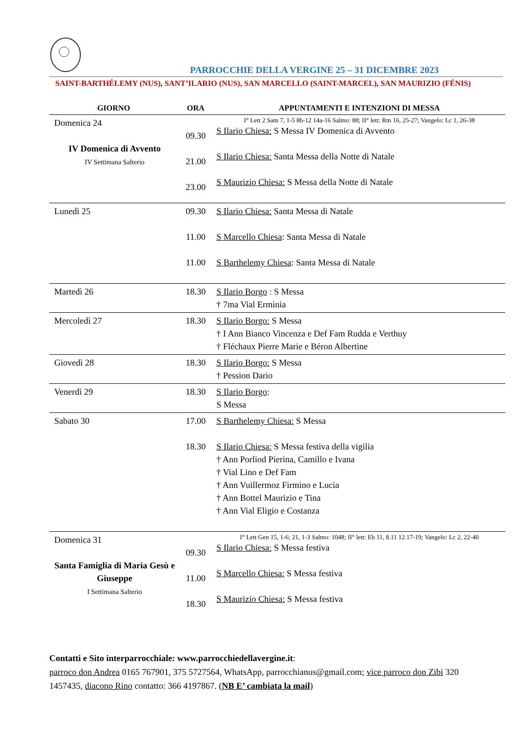PARROCCHIE DELLA VERGINE 25 – 31 DICEMBRE 2023
SAINT-BARTHÉLEMY (NUS), SANT’ILARIO (NUS), SAN MARCELLO (SAINT-MARCEL), SAN MAURIZIO (FÉNIS)
| GIORNO | ORA | APPUNTAMENTI E INTENZIONI DI MESSA |
| --- | --- | --- |
| Domenica 24 IV Domenica di Avvento IV Settimana Salterio | 09.30 21.00 23.00 | I° Lett 2 Sam 7, 1-5 8b-12 14a-16 Salmo: 88; II° lett: Rm 16, 25-27; Vangelo: Lc 1, 26-38 S Ilario Chiesa: S Messa IV Domenica di Avvento S Ilario Chiesa: Santa Messa della Notte di Natale S Maurizio Chiesa: S Messa della Notte di Natale |
| Lunedì 25 | 09.30 11.00 11.00 | S Ilario Chiesa: Santa Messa di Natale S Marcello Chiesa : Santa Messa di Natale S Barthelemy Chiesa : Santa Messa di Natale |
| Martedì 26 | 18.30 | S Ilario Borgo : S Messa † 7ma Vial Erminia |
| Mercoledì 27 | 18.30 | S Ilario Borgo: S Messa † I Ann Bianco Vincenza e Def Fam Rudda e Verthuy † Fléchaux Pierre Marie e Béron Albertine |
| Giovedì 28 | 18.30 | S Ilario Borgo: S Messa † Pession Dario |
| Venerdì 29 | 18.30 | S Ilario Borgo : S Messa |
| Sabato 30 | 17.00 18.30 | S Barthelemy Chiesa: S Messa S Ilario Chiesa: S Messa festiva della vigilia † Ann Porliod Pierina, Camillo e Ivana † Vial Lino e Def Fam † Ann Vuillermoz Firmino e Lucia † Ann Bottel Maurizio e Tina † Ann Vial Eligio e Costanza |
| Domenica 31 Santa Famiglia di Maria Gesù e Giuseppe I Settimana Salterio | 09.30 11.00 18.30 | I° Lett Gen 15, 1-6; 21, 1-3 Salmo: 1048; II° lett: Eb 11, 8.11 12.17-19; Vangelo: Lc 2, 22-40 S Ilario Chiesa: S Messa festiva S Marcello Chiesa: S Messa festiva S Maurizio Chiesa: S Messa festiva |
Contatti e Sito interparrocchiale: www.parrocchiedellavergine.it:
parroco don Andrea 0165 767901, 375 5727564, WhatsApp, parrocchianus@gmail.com; vice parroco don Zibi 320 1457435, diacono Rino contatto: 366 4197867. (NB E’ cambiata la mail)